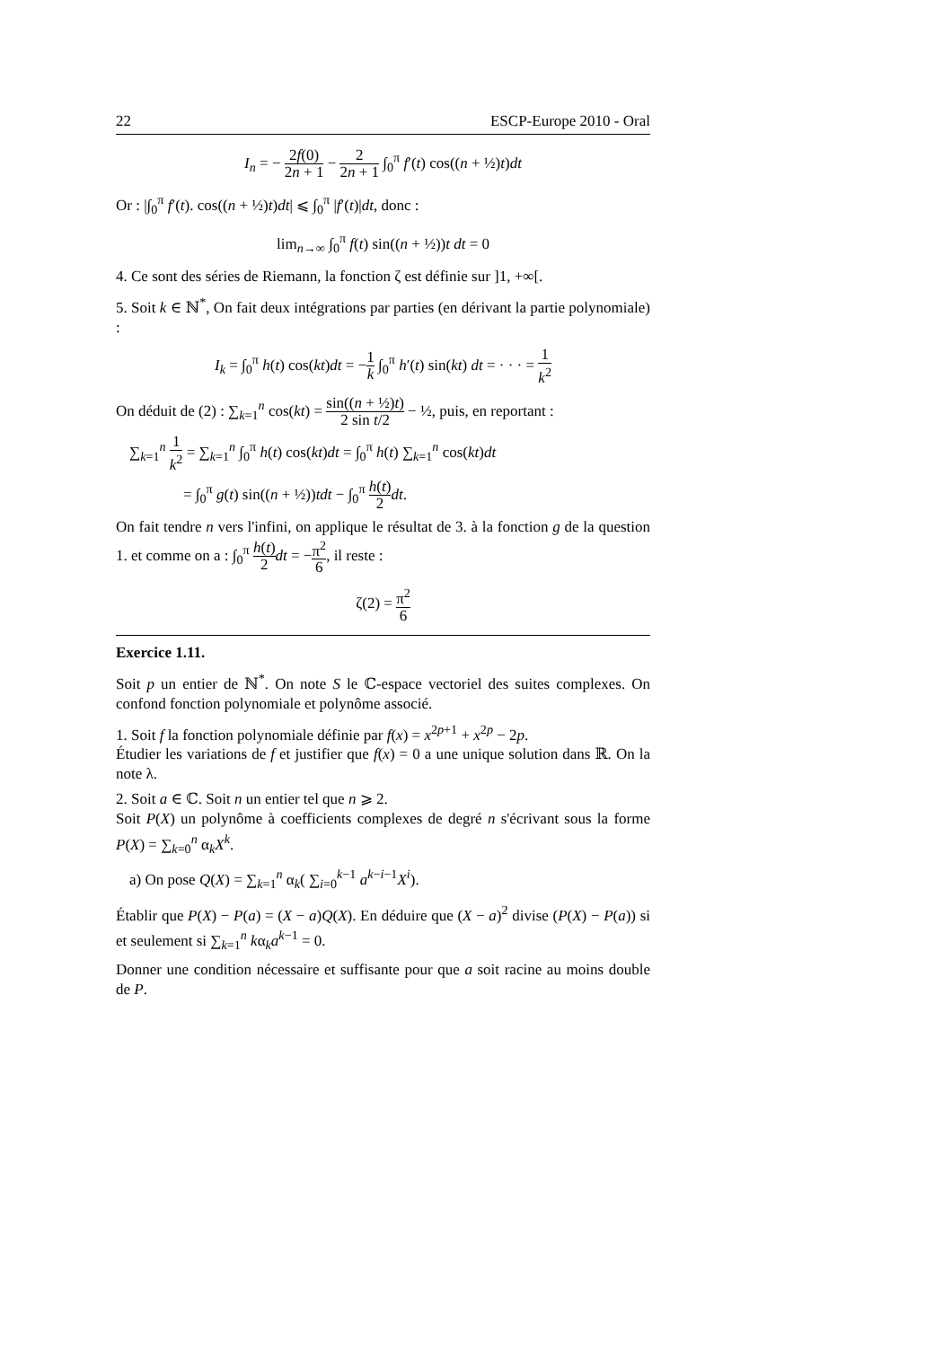22 ESCP-Europe 2010 - Oral
I<sub>n</sub> = − 2f(0) 2n + 1 − 2 2n + 1 ∫<sub>0</sub><sup>π</sup> f′(t) cos((n + ½)t)dt
Or : |∫<sub>0</sub><sup>π</sup> f′(t). cos((n + ½)t)dt| ⩽ ∫<sub>0</sub><sup>π</sup> |f′(t)|dt, donc :
lim<sub>n→∞</sub> ∫<sub>0</sub><sup>π</sup> f(t) sin((n + ½))t dt = 0
4. Ce sont des séries de Riemann, la fonction ζ est définie sur ]1, +∞[.
5. Soit k ∈ ℕ<sup>*</sup>, On fait deux intégrations par parties (en dérivant la partie polynomiale) :
I<sub>k</sub> = ∫<sub>0</sub><sup>π</sup> h(t) cos(kt)dt = −1 k ∫<sub>0</sub><sup>π</sup> h′(t) sin(kt) dt = · · · = 1 k<sup>2</sup>
On déduit de (2) : ∑<sub>k=1</sub><sup>n</sup> cos(kt) = sin((n + ½)t) 2 sin t/2 − ½, puis, en reportant :
∑<sub>k=1</sub><sup>n</sup> 1 k<sup>2</sup> = ∑<sub>k=1</sub><sup>n</sup> ∫<sub>0</sub><sup>π</sup> h(t) cos(kt)dt = ∫<sub>0</sub><sup>π</sup> h(t) ∑<sub>k=1</sub><sup>n</sup> cos(kt)dt
= ∫<sub>0</sub><sup>π</sup> g(t) sin((n + ½))tdt − ∫<sub>0</sub><sup>π</sup> h(t) 2 dt.
On fait tendre n vers l'infini, on applique le résultat de 3. à la fonction g de la question 1. et comme on a : ∫<sub>0</sub><sup>π</sup> h(t) 2 dt = −π<sup>2</sup> 6, il reste :
ζ(2) = π<sup>2</sup> 6
Exercice 1.11.
Soit p un entier de ℕ<sup>*</sup>. On note S le ℂ-espace vectoriel des suites complexes. On confond fonction polynomiale et polynôme associé.
1. Soit f la fonction polynomiale définie par f(x) = x<sup>2p+1</sup> + x<sup>2p</sup> − 2p.
Étudier les variations de f et justifier que f(x) = 0 a une unique solution dans ℝ. On la note λ.
2. Soit a ∈ ℂ. Soit n un entier tel que n ⩾ 2.
Soit P(X) un polynôme à coefficients complexes de degré n s'écrivant sous la forme P(X) = ∑<sub>k=0</sub><sup>n</sup> α<sub>k</sub>X<sup>k</sup>.
a) On pose Q(X) = ∑<sub>k=1</sub><sup>n</sup> α<sub>k</sub>( ∑<sub>i=0</sub><sup>k−1</sup> a<sup>k−i−1</sup>X<sup>i</sup>).
Établir que P(X) − P(a) = (X − a)Q(X). En déduire que (X − a)<sup>2</sup> divise (P(X) − P(a)) si et seulement si ∑<sub>k=1</sub><sup>n</sup> kα<sub>k</sub>a<sup>k−1</sup> = 0.
Donner une condition nécessaire et suffisante pour que a soit racine au moins double de P.